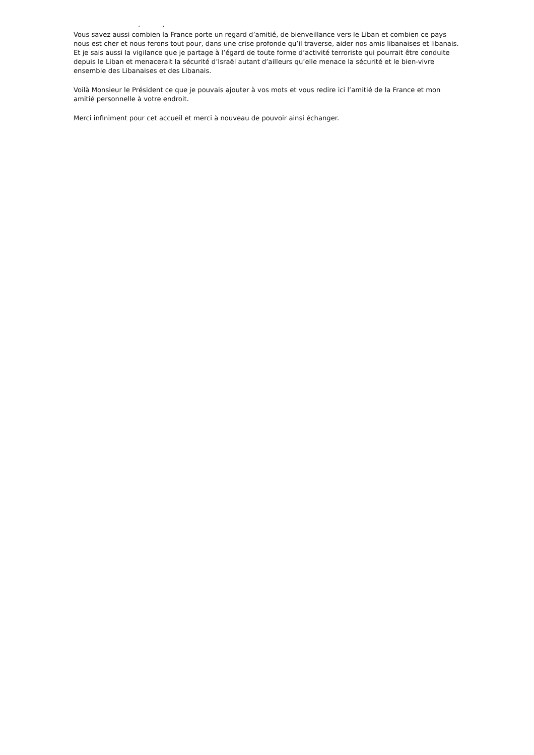. .
Vous savez aussi combien la France porte un regard d’amitié, de bienveillance vers le Liban et combien ce pays nous est cher et nous ferons tout pour, dans une crise profonde qu’il traverse, aider nos amis libanaises et libanais. Et je sais aussi la vigilance que je partage à l’égard de toute forme d’activité terroriste qui pourrait être conduite depuis le Liban et menacerait la sécurité d’Israël autant d’ailleurs qu’elle menace la sécurité et le bien-vivre ensemble des Libanaises et des Libanais.
Voilà Monsieur le Président ce que je pouvais ajouter à vos mots et vous redire ici l’amitié de la France et mon amitié personnelle à votre endroit.
Merci infiniment pour cet accueil et merci à nouveau de pouvoir ainsi échanger.